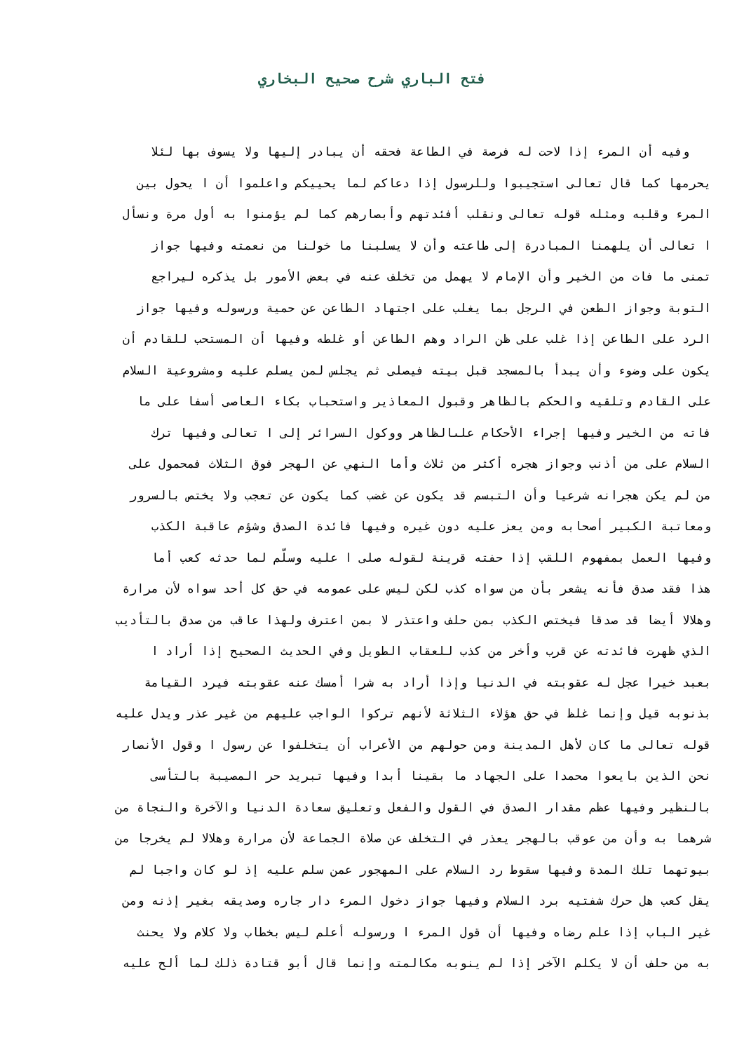فتح الباري شرح صحيح البخاري
وفيه أن المرء إذا لاحت له فرصة في الطاعة فحقه أن يبادر إليها ولا يسوف بها لئلا
يحرمها كما قال تعالى استجيبوا وللرسول إذا دعاكم لما يحييكم واعلموا أن ا يحول بين
المرء وقلبه ومثله قوله تعالى ونقلب أفئدتهم وأبصارهم كما لم يؤمنوا به أول مرة ونسأل
ا تعالى أن يلهمنا المبادرة إلى طاعته وأن لا يسلبنا ما خولنا من نعمته وفيها جواز
تمنى ما فات من الخير وأن الإمام لا يهمل من تخلف عنه في بعض الأمور بل يذكره ليراجع
التوبة وجواز الطعن في الرجل بما يغلب على اجتهاد الطاعن عن حمية ورسوله وفيها جواز
الرد على الطاعن إذا غلب على ظن الراد وهم الطاعن أو غلطه وفيها أن المستحب للقادم أن
يكون على وضوء وأن يبدأ بالمسجد قبل بيته فيصلى ثم يجلس لمن يسلم عليه ومشروعية السلام
على القادم وتلقيه والحكم بالظاهر وقبول المعاذير واستحباب بكاء العاصى أسفا على ما
فاته من الخير وفيها إجراء الأحكام علىالظاهر ووكول السرائر إلى ا تعالى وفيها ترك
السلام على من أذنب وجواز هجره أكثر من ثلاث وأما النهي عن الهجر فوق الثلاث فمحمول على
من لم يكن هجرانه شرعيا وأن التبسم قد يكون عن غضب كما يكون عن تعجب ولا يختص بالسرور
ومعاتبة الكبير أصحابه ومن يعز عليه دون غيره وفيها فائدة الصدق وشؤم عاقبة الكذب
وفيها العمل بمفهوم اللقب إذا حفته قرينة لقوله صلى ا عليه وسلّم لما حدثه كعب أما
هذا فقد صدق فأنه يشعر بأن من سواه كذب لكن ليس على عمومه في حق كل أحد سواه لأن مرارة
وهلالا أيضا قد صدقا فيختص الكذب بمن حلف واعتذر لا بمن اعترف ولهذا عاقب من صدق بالتأديب
الذي ظهرت فائدته عن قرب وأخر من كذب للعقاب الطويل وفي الحديث الصحيح إذا أراد ا
بعبد خيرا عجل له عقوبته في الدنيا وإذا أراد به شرا أمسك عنه عقوبته فيرد القيامة
بذنوبه قيل وإنما غلظ في حق هؤلاء الثلاثة لأنهم تركوا الواجب عليهم من غير عذر ويدل عليه
قوله تعالى ما كان لأهل المدينة ومن حولهم من الأعراب أن يتخلفوا عن رسول ا وقول الأنصار
نحن الذين بايعوا محمدا على الجهاد ما بقينا أبدا وفيها تبريد حر المصيبة بالتأسى
بالنظير وفيها عظم مقدار الصدق في القول والفعل وتعليق سعادة الدنيا والآخرة والنجاة من
شرهما به وأن من عوقب بالهجر يعذر في التخلف عن صلاة الجماعة لأن مرارة وهلالا لم يخرجا من
بيوتهما تلك المدة وفيها سقوط رد السلام على المهجور عمن سلم عليه إذ لو كان واجبا لم
يقل كعب هل حرك شفتيه برد السلام وفيها جواز دخول المرء دار جاره وصديقه بغير إذنه ومن
غير الباب إذا علم رضاه وفيها أن قول المرء ا ورسوله أعلم ليس بخطاب ولا كلام ولا يحنث
به من حلف أن لا يكلم الآخر إذا لم ينوبه مكالمته وإنما قال أبو قتادة ذلك لما ألح عليه